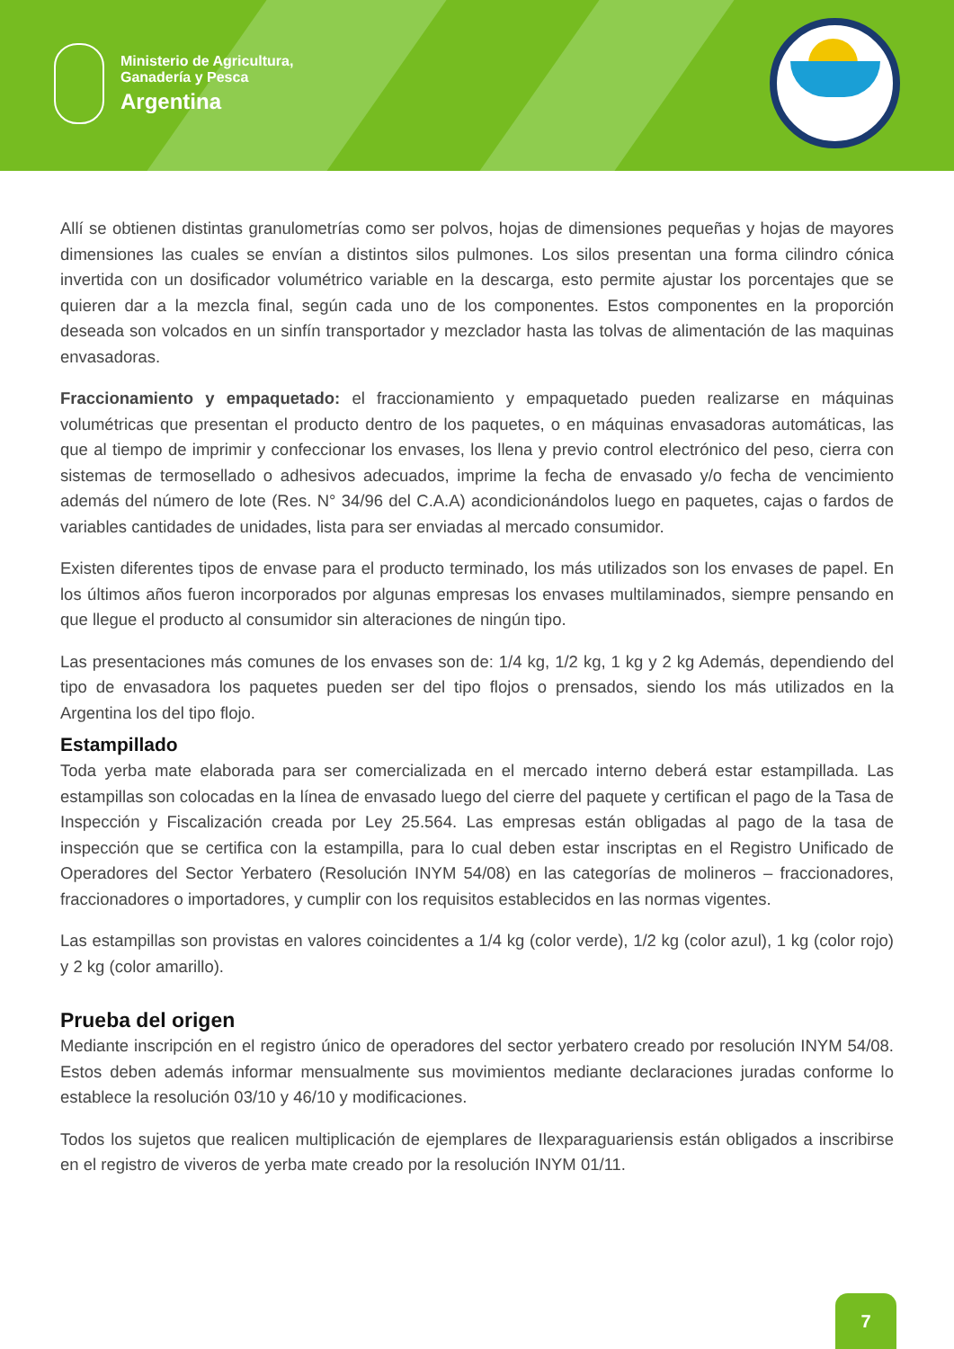Ministerio de Agricultura,
Ganadería y Pesca
Argentina
Allí se obtienen distintas granulometrías como ser polvos, hojas de dimensiones pequeñas y hojas de mayores dimensiones las cuales se envían a distintos silos pulmones. Los silos presentan una forma cilindro cónica invertida con un dosificador volumétrico variable en la descarga, esto permite ajustar los porcentajes que se quieren dar a la mezcla final, según cada uno de los componentes. Estos componentes en la proporción deseada son volcados en un sinfín transportador y mezclador hasta las tolvas de alimentación de las maquinas envasadoras.
Fraccionamiento y empaquetado: el fraccionamiento y empaquetado pueden realizarse en máquinas volumétricas que presentan el producto dentro de los paquetes, o en máquinas envasadoras automáticas, las que al tiempo de imprimir y confeccionar los envases, los llena y previo control electrónico del peso, cierra con sistemas de termosellado o adhesivos adecuados, imprime la fecha de envasado y/o fecha de vencimiento además del número de lote (Res. N° 34/96 del C.A.A) acondicionándolos luego en paquetes, cajas o fardos de variables cantidades de unidades, lista para ser enviadas al mercado consumidor.
Existen diferentes tipos de envase para el producto terminado, los más utilizados son los envases de papel. En los últimos años fueron incorporados por algunas empresas los envases multilaminados, siempre pensando en que llegue el producto al consumidor sin alteraciones de ningún tipo.
Las presentaciones más comunes de los envases son de: 1/4 kg, 1/2 kg, 1 kg y 2 kg Además, dependiendo del tipo de envasadora los paquetes pueden ser del tipo flojos o prensados, siendo los más utilizados en la Argentina los del tipo flojo.
Estampillado
Toda yerba mate elaborada para ser comercializada en el mercado interno deberá estar estampillada. Las estampillas son colocadas en la línea de envasado luego del cierre del paquete y certifican el pago de la Tasa de Inspección y Fiscalización creada por Ley 25.564. Las empresas están obligadas al pago de la tasa de inspección que se certifica con la estampilla, para lo cual deben estar inscriptas en el Registro Unificado de Operadores del Sector Yerbatero (Resolución INYM 54/08) en las categorías de molineros – fraccionadores, fraccionadores o importadores, y cumplir con los requisitos establecidos en las normas vigentes.
Las estampillas son provistas en valores coincidentes a 1/4 kg (color verde), 1/2 kg (color azul), 1 kg (color rojo) y 2 kg (color amarillo).
Prueba del origen
Mediante inscripción en el registro único de operadores del sector yerbatero creado por resolución INYM 54/08. Estos deben además informar mensualmente sus movimientos mediante declaraciones juradas conforme lo establece la resolución 03/10 y 46/10 y modificaciones.
Todos los sujetos que realicen multiplicación de ejemplares de Ilexparaguariensis están obligados a inscribirse en el registro de viveros de yerba mate creado por la resolución INYM 01/11.
7